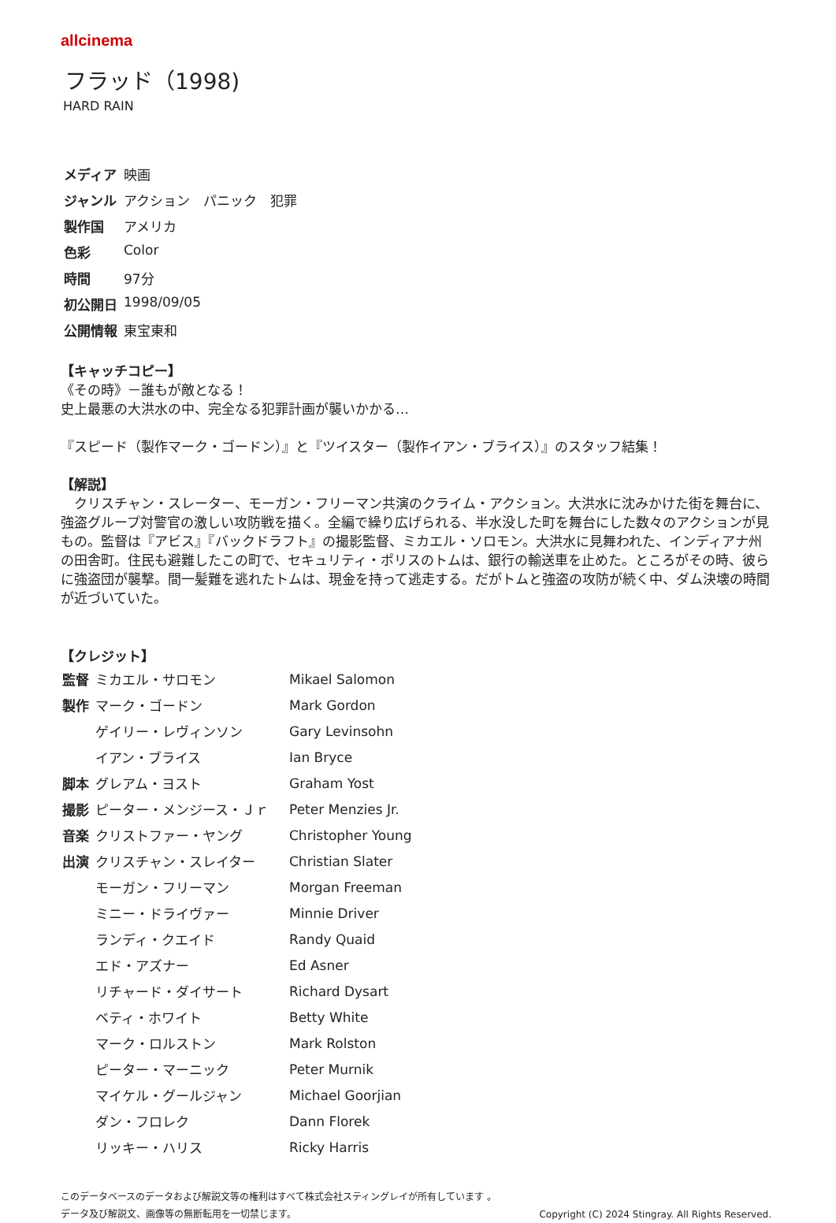allcinema
フラッド（1998)
HARD RAIN
| メディア | 映画 |
| ジャンル | アクション パニック 犯罪 |
| 製作国 | アメリカ |
| 色彩 | Color |
| 時間 | 97分 |
| 初公開日 | 1998/09/05 |
| 公開情報 | 東宝東和 |
【キャッチコピー】
《その時》－誰もが敵となる！
史上最悪の大洪水の中、完全なる犯罪計画が襲いかかる…
『スピード（製作マーク・ゴードン）』と『ツイスター（製作イアン・ブライス）』のスタッフ結集！
【解説】
　クリスチャン・スレーター、モーガン・フリーマン共演のクライム・アクション。大洪水に沈みかけた街を舞台に、強盗グループ対警官の激しい攻防戦を描く。全編で繰り広げられる、半水没した町を舞台にした数々のアクションが見もの。監督は『アビス』『バックドラフト』の撮影監督、ミカエル・ソロモン。大洪水に見舞われた、インディアナ州の田舎町。住民も避難したこの町で、セキュリティ・ポリスのトムは、銀行の輸送車を止めた。ところがその時、彼らに強盗団が襲撃。間一髪難を逃れたトムは、現金を持って逃走する。だがトムと強盗の攻防が続く中、ダム決壊の時間が近づいていた。
【クレジット】
| 監督 | ミカエル・サロモン | Mikael Salomon |
| 製作 | マーク・ゴードン | Mark Gordon |
| | ゲイリー・レヴィンソン | Gary Levinsohn |
| | イアン・ブライス | Ian Bryce |
| 脚本 | グレアム・ヨスト | Graham Yost |
| 撮影 | ピーター・メンジース・Ｊｒ | Peter Menzies Jr. |
| 音楽 | クリストファー・ヤング | Christopher Young |
| 出演 | クリスチャン・スレイター | Christian Slater |
| | モーガン・フリーマン | Morgan Freeman |
| | ミニー・ドライヴァー | Minnie Driver |
| | ランディ・クエイド | Randy Quaid |
| | エド・アズナー | Ed Asner |
| | リチャード・ダイサート | Richard Dysart |
| | ベティ・ホワイト | Betty White |
| | マーク・ロルストン | Mark Rolston |
| | ピーター・マーニック | Peter Murnik |
| | マイケル・グールジャン | Michael Goorjian |
| | ダン・フロレク | Dann Florek |
| | リッキー・ハリス | Ricky Harris |
このデータベースのデータおよび解説文等の権利はすべて株式会社スティングレイが所有しています 。
Copyright (C) 2024 Stingray. All Rights Reserved. データ及び解説文、画像等の無断転用を一切禁じます。